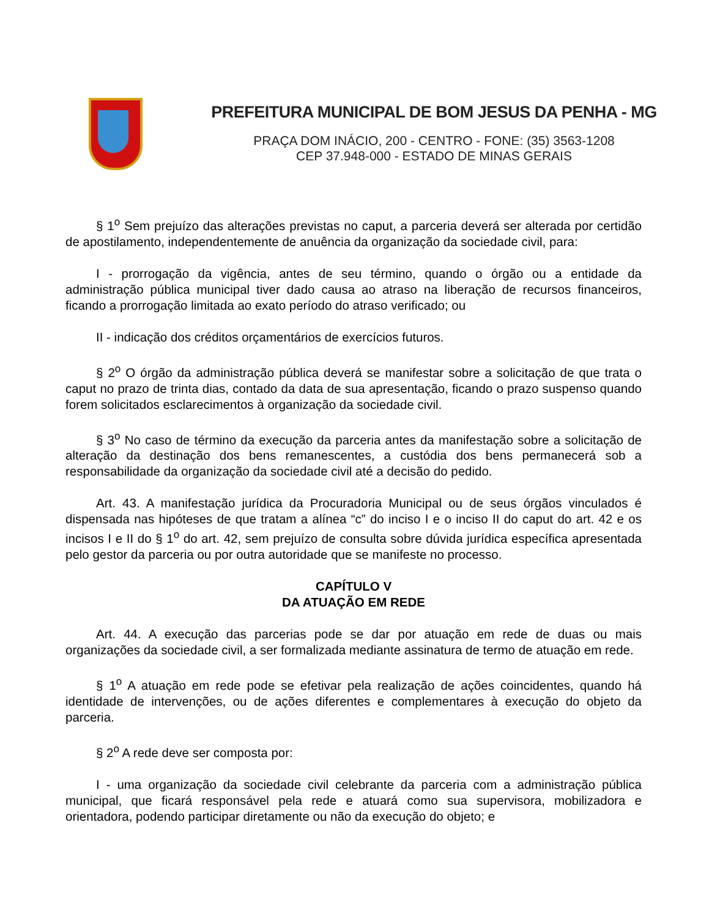PREFEITURA MUNICIPAL DE BOM JESUS DA PENHA - MG
PRAÇA DOM INÁCIO, 200 - CENTRO - FONE: (35) 3563-1208
CEP 37.948-000 - ESTADO DE MINAS GERAIS
§ 1<sup>o</sup> Sem prejuízo das alterações previstas no caput, a parceria deverá ser alterada por certidão de apostilamento, independentemente de anuência da organização da sociedade civil, para:
I - prorrogação da vigência, antes de seu término, quando o órgão ou a entidade da administração pública municipal tiver dado causa ao atraso na liberação de recursos financeiros, ficando a prorrogação limitada ao exato período do atraso verificado; ou
II - indicação dos créditos orçamentários de exercícios futuros.
§ 2<sup>o</sup> O órgão da administração pública deverá se manifestar sobre a solicitação de que trata o caput no prazo de trinta dias, contado da data de sua apresentação, ficando o prazo suspenso quando forem solicitados esclarecimentos à organização da sociedade civil.
§ 3<sup>o</sup> No caso de término da execução da parceria antes da manifestação sobre a solicitação de alteração da destinação dos bens remanescentes, a custódia dos bens permanecerá sob a responsabilidade da organização da sociedade civil até a decisão do pedido.
Art. 43. A manifestação jurídica da Procuradoria Municipal ou de seus órgãos vinculados é dispensada nas hipóteses de que tratam a alínea “c” do inciso I e o inciso II do caput do art. 42 e os incisos I e II do § 1<sup>o</sup> do art. 42, sem prejuízo de consulta sobre dúvida jurídica específica apresentada pelo gestor da parceria ou por outra autoridade que se manifeste no processo.
CAPÍTULO V
DA ATUAÇÃO EM REDE
Art. 44. A execução das parcerias pode se dar por atuação em rede de duas ou mais organizações da sociedade civil, a ser formalizada mediante assinatura de termo de atuação em rede.
§ 1<sup>o</sup> A atuação em rede pode se efetivar pela realização de ações coincidentes, quando há identidade de intervenções, ou de ações diferentes e complementares à execução do objeto da parceria.
§ 2<sup>o</sup> A rede deve ser composta por:
I - uma organização da sociedade civil celebrante da parceria com a administração pública municipal, que ficará responsável pela rede e atuará como sua supervisora, mobilizadora e orientadora, podendo participar diretamente ou não da execução do objeto; e